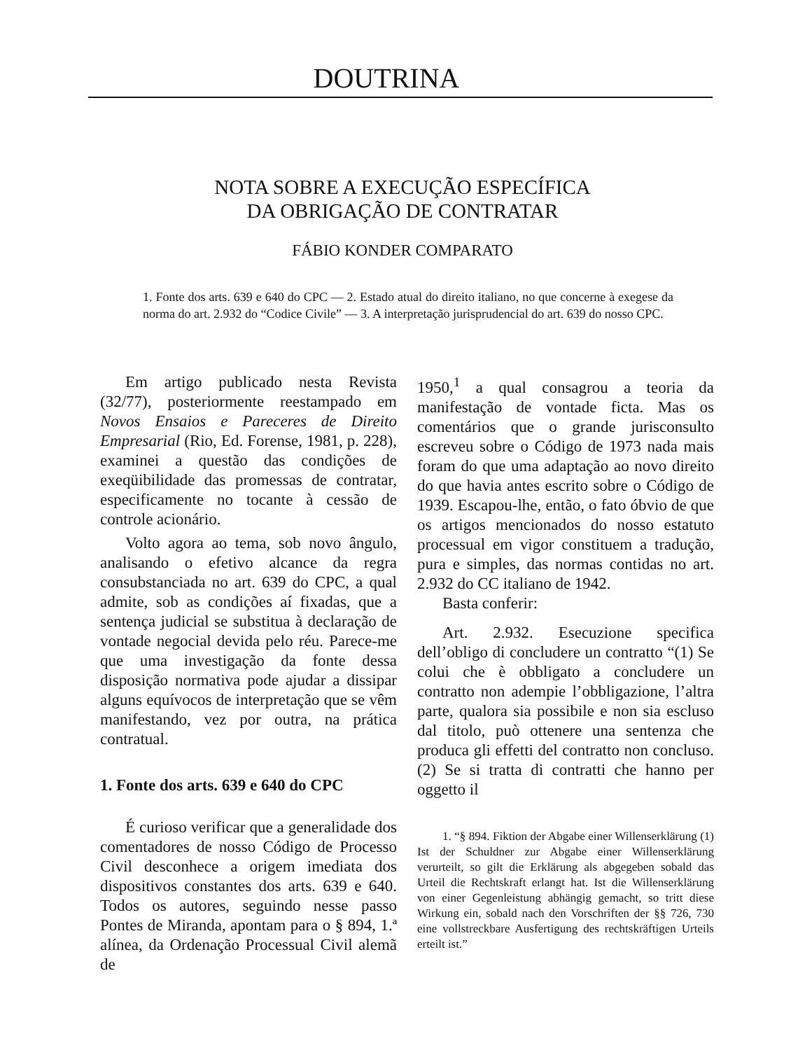DOUTRINA
NOTA SOBRE A EXECUÇÃO ESPECÍFICA
DA OBRIGAÇÃO DE CONTRATAR
FÁBIO KONDER COMPARATO
1. Fonte dos arts. 639 e 640 do CPC — 2. Estado atual do direito italiano, no que concerne à exegese da norma do art. 2.932 do “Codice Civile” — 3. A interpretação jurisprudencial do art. 639 do nosso CPC.
Em artigo publicado nesta Revista (32/77), posteriormente reestampado em Novos Ensaios e Pareceres de Direito Empresarial (Rio, Ed. Forense, 1981, p. 228), examinei a questão das condições de exeqüibilidade das promessas de contratar, especificamente no tocante à cessão de controle acionário.
Volto agora ao tema, sob novo ângulo, analisando o efetivo alcance da regra consubstanciada no art. 639 do CPC, a qual admite, sob as condições aí fixadas, que a sentença judicial se substitua à declaração de vontade negocial devida pelo réu. Parece-me que uma investigação da fonte dessa disposição normativa pode ajudar a dissipar alguns equívocos de interpretação que se vêm manifestando, vez por outra, na prática contratual.
1. Fonte dos arts. 639 e 640 do CPC
É curioso verificar que a generalidade dos comentadores de nosso Código de Processo Civil desconhece a origem imediata dos dispositivos constantes dos arts. 639 e 640. Todos os autores, seguindo nesse passo Pontes de Miranda, apontam para o § 894, 1.ª alínea, da Ordenação Processual Civil alemã de
1950,<sup>1</sup> a qual consagrou a teoria da manifestação de vontade ficta. Mas os comentários que o grande jurisconsulto escreveu sobre o Código de 1973 nada mais foram do que uma adaptação ao novo direito do que havia antes escrito sobre o Código de 1939. Escapou-lhe, então, o fato óbvio de que os artigos mencionados do nosso estatuto processual em vigor constituem a tradução, pura e simples, das normas contidas no art. 2.932 do CC italiano de 1942.
Basta conferir:
Art. 2.932. Esecuzione specifica dell’obligo di concludere un contratto “(1) Se colui che è obbligato a concludere un contratto non adempie l’obbligazione, l’altra parte, qualora sia possibile e non sia escluso dal titolo, può ottenere una sentenza che produca gli effetti del contratto non concluso. (2) Se si tratta di contratti che hanno per oggetto il
1. “§ 894. Fiktion der Abgabe einer Willenserklärung (1) Ist der Schuldner zur Abgabe einer Willenserklärung verurteilt, so gilt die Erklärung als abgegeben sobald das Urteil die Rechtskraft erlangt hat. Ist die Willenserklärung von einer Gegenleistung abhängig gemacht, so tritt diese Wirkung ein, sobald nach den Vorschriften der §§ 726, 730 eine vollstreckbare Ausfertigung des rechtskräftigen Urteils erteilt ist.”